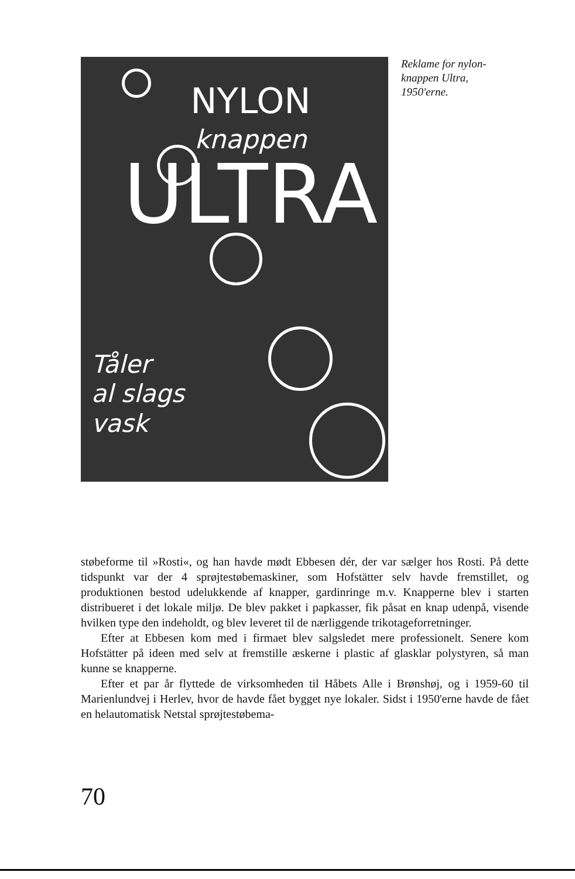NYLON
knappen
ULTRA
Tåler
al slags
vask
Reklame for nylon-knappen Ultra, 1950'erne.
støbeforme til »Rosti«, og han havde mødt Ebbesen dér, der var sælger hos Rosti. På dette tidspunkt var der 4 sprøjtestøbemaskiner, som Hofstätter selv havde fremstillet, og produktionen bestod udelukkende af knapper, gardinringe m.v. Knapperne blev i starten distribueret i det lokale miljø. De blev pakket i papkasser, fik påsat en knap udenpå, visende hvilken type den indeholdt, og blev leveret til de nærliggende trikotageforretninger.
Efter at Ebbesen kom med i firmaet blev salgsledet mere professionelt. Senere kom Hofstätter på ideen med selv at fremstille æskerne i plastic af glasklar polystyren, så man kunne se knapperne.
Efter et par år flyttede de virksomheden til Håbets Alle i Brønshøj, og i 1959-60 til Marienlundvej i Herlev, hvor de havde fået bygget nye lokaler. Sidst i 1950'erne havde de fået en helautomatisk Netstal sprøjtestøbema-
70